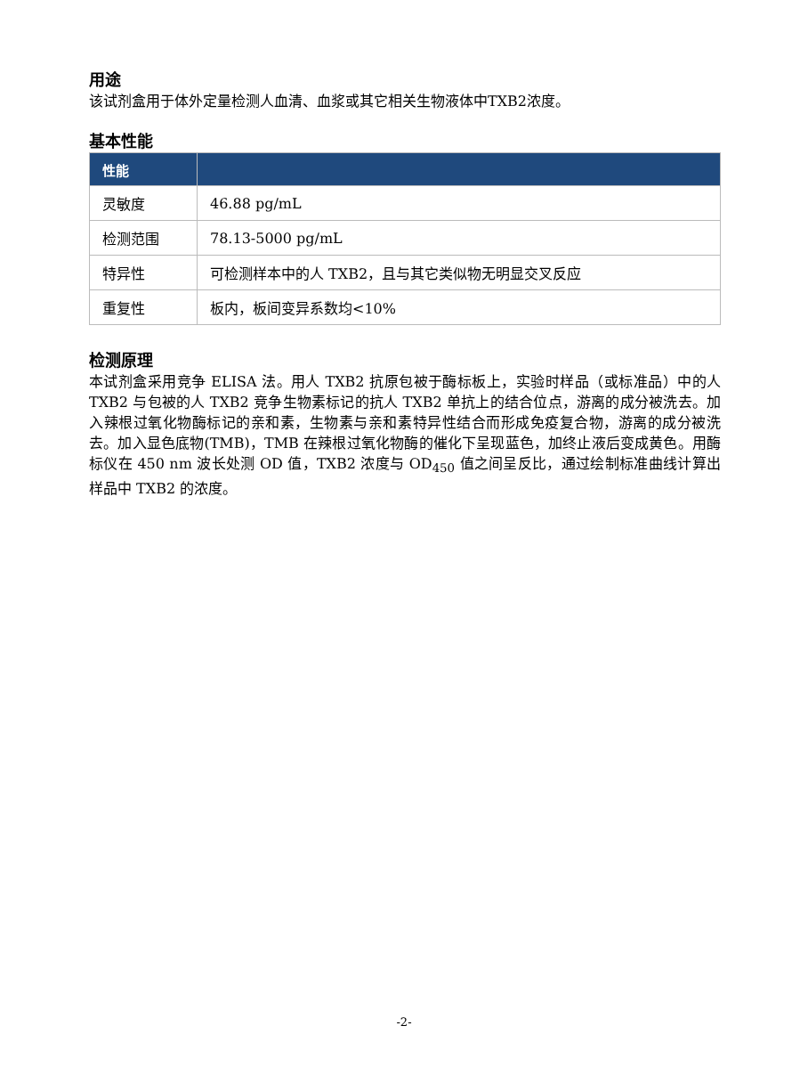用途
该试剂盒用于体外定量检测人血清、血浆或其它相关生物液体中TXB2浓度。
基本性能
| 性能 | |
| --- | --- |
| 灵敏度 | 46.88 pg/mL |
| 检测范围 | 78.13-5000 pg/mL |
| 特异性 | 可检测样本中的人 TXB2，且与其它类似物无明显交叉反应 |
| 重复性 | 板内，板间变异系数均<10% |
检测原理
本试剂盒采用竞争 ELISA 法。用人 TXB2 抗原包被于酶标板上，实验时样品（或标准品）中的人 TXB2 与包被的人 TXB2 竞争生物素标记的抗人 TXB2 单抗上的结合位点，游离的成分被洗去。加入辣根过氧化物酶标记的亲和素，生物素与亲和素特异性结合而形成免疫复合物，游离的成分被洗去。加入显色底物(TMB)，TMB 在辣根过氧化物酶的催化下呈现蓝色，加终止液后变成黄色。用酶标仪在 450 nm 波长处测 OD 值，TXB2 浓度与 OD<sub>450</sub> 值之间呈反比，通过绘制标准曲线计算出样品中 TXB2 的浓度。
-2-